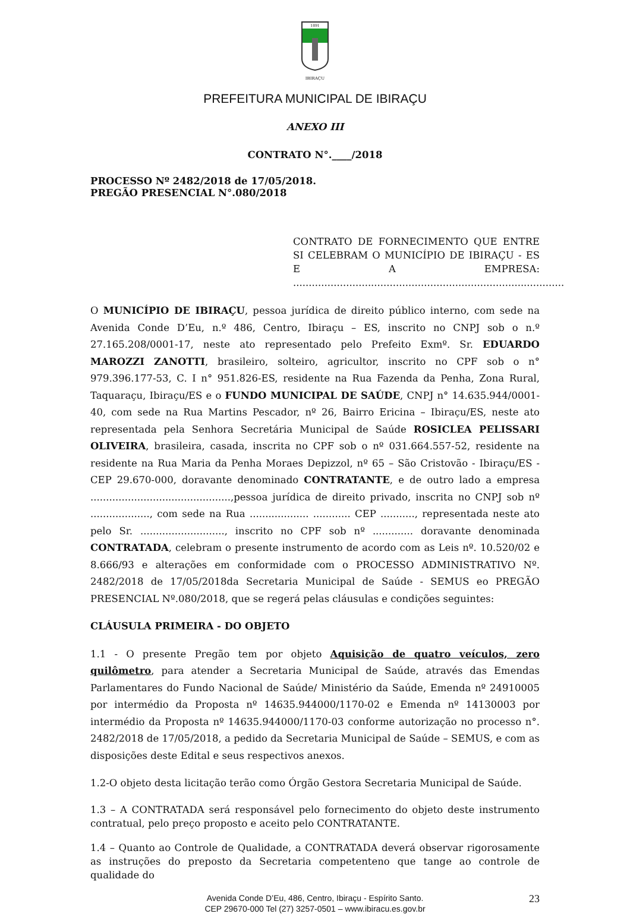1891
IBIRAÇU
PREFEITURA MUNICIPAL DE IBIRAÇU
ANEXO III
CONTRATO N°.____/2018
PROCESSO Nº 2482/2018 de 17/05/2018.
PREGÃO PRESENCIAL N°.080/2018
CONTRATO DE FORNECIMENTO QUE ENTRE SI CELEBRAM O MUNICÍPIO DE IBIRAÇU - ES E A EMPRESA: .......................................................................................
O MUNICÍPIO DE IBIRAÇU, pessoa jurídica de direito público interno, com sede na Avenida Conde D’Eu, n.º 486, Centro, Ibiraçu – ES, inscrito no CNPJ sob o n.º 27.165.208/0001-17, neste ato representado pelo Prefeito Exmº. Sr. EDUARDO MAROZZI ZANOTTI, brasileiro, solteiro, agricultor, inscrito no CPF sob o n° 979.396.177-53, C. I n° 951.826-ES, residente na Rua Fazenda da Penha, Zona Rural, Taquaraçu, Ibiraçu/ES e o FUNDO MUNICIPAL DE SAÚDE, CNPJ n° 14.635.944/0001-40, com sede na Rua Martins Pescador, nº 26, Bairro Ericina – Ibiraçu/ES, neste ato representada pela Senhora Secretária Municipal de Saúde ROSICLEA PELISSARI OLIVEIRA, brasileira, casada, inscrita no CPF sob o nº 031.664.557-52, residente na residente na Rua Maria da Penha Moraes Depizzol, nº 65 – São Cristovão - Ibiraçu/ES - CEP 29.670-000, doravante denominado CONTRATANTE, e de outro lado a empresa .............................................,pessoa jurídica de direito privado, inscrita no CNPJ sob nº ..................., com sede na Rua ................... ............ CEP ..........., representada neste ato pelo Sr. ..........................., inscrito no CPF sob nº ............. doravante denominada CONTRATADA, celebram o presente instrumento de acordo com as Leis nº. 10.520/02 e 8.666/93 e alterações em conformidade com o PROCESSO ADMINISTRATIVO Nº. 2482/2018 de 17/05/2018da Secretaria Municipal de Saúde - SEMUS eo PREGÃO PRESENCIAL Nº.080/2018, que se regerá pelas cláusulas e condições seguintes:
CLÁUSULA PRIMEIRA - DO OBJETO
1.1 - O presente Pregão tem por objeto Aquisição de quatro veículos, zero quilômetro, para atender a Secretaria Municipal de Saúde, através das Emendas Parlamentares do Fundo Nacional de Saúde/ Ministério da Saúde, Emenda nº 24910005 por intermédio da Proposta nº 14635.944000/1170-02 e Emenda nº 14130003 por intermédio da Proposta nº 14635.944000/1170-03 conforme autorização no processo n°. 2482/2018 de 17/05/2018, a pedido da Secretaria Municipal de Saúde – SEMUS, e com as disposições deste Edital e seus respectivos anexos.
1.2-O objeto desta licitação terão como Órgão Gestora Secretaria Municipal de Saúde.
1.3 – A CONTRATADA será responsável pelo fornecimento do objeto deste instrumento contratual, pelo preço proposto e aceito pelo CONTRATANTE.
1.4 – Quanto ao Controle de Qualidade, a CONTRATADA deverá observar rigorosamente as instruções do preposto da Secretaria competenteno que tange ao controle de qualidade do
Avenida Conde D’Eu, 486, Centro, Ibiraçu - Espírito Santo.
CEP 29670-000 Tel (27) 3257-0501 – www.ibiracu.es.gov.br
23